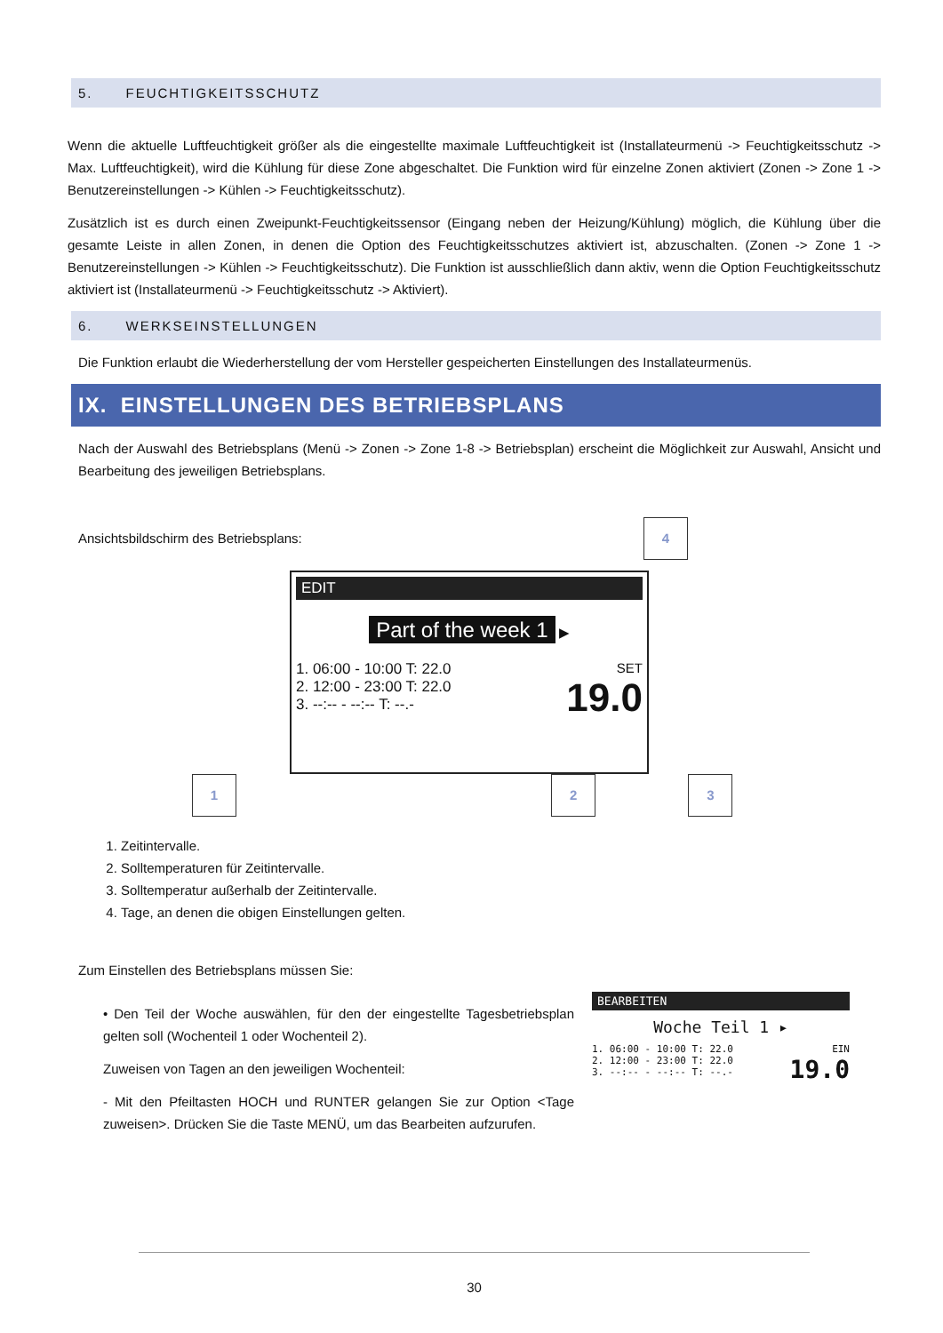5. FEUCHTIGKEITSSCHUTZ
Wenn die aktuelle Luftfeuchtigkeit größer als die eingestellte maximale Luftfeuchtigkeit ist (Installateurmenü -> Feuchtigkeitsschutz -> Max. Luftfeuchtigkeit), wird die Kühlung für diese Zone abgeschaltet. Die Funktion wird für einzelne Zonen aktiviert (Zonen -> Zone 1 -> Benutzereinstellungen -> Kühlen -> Feuchtigkeitsschutz).
Zusätzlich ist es durch einen Zweipunkt-Feuchtigkeitssensor (Eingang neben der Heizung/Kühlung) möglich, die Kühlung über die gesamte Leiste in allen Zonen, in denen die Option des Feuchtigkeitsschutzes aktiviert ist, abzuschalten. (Zonen -> Zone 1 -> Benutzereinstellungen -> Kühlen -> Feuchtigkeitsschutz). Die Funktion ist ausschließlich dann aktiv, wenn die Option Feuchtigkeitsschutz aktiviert ist (Installateurmenü -> Feuchtigkeitsschutz -> Aktiviert).
6. WERKSEINSTELLUNGEN
Die Funktion erlaubt die Wiederherstellung der vom Hersteller gespeicherten Einstellungen des Installateurmenüs.
IX. EINSTELLUNGEN DES BETRIEBSPLANS
Nach der Auswahl des Betriebsplans (Menü -> Zonen -> Zone 1-8 -> Betriebsplan) erscheint die Möglichkeit zur Auswahl, Ansicht und Bearbeitung des jeweiligen Betriebsplans.
Ansichtsbildschirm des Betriebsplans: 4
EDIT
Part of the week 1 ▶
1. 06:00 - 10:00 T: 22.0
2. 12:00 - 23:00 T: 22.0
3. --:-- - --:-- T: --.-
SET
19.0
1 2 3
1. Zeitintervalle.
2. Solltemperaturen für Zeitintervalle.
3. Solltemperatur außerhalb der Zeitintervalle.
4. Tage, an denen die obigen Einstellungen gelten.
Zum Einstellen des Betriebsplans müssen Sie:
• Den Teil der Woche auswählen, für den der eingestellte Tagesbetriebsplan gelten soll (Wochenteil 1 oder Wochenteil 2).
Zuweisen von Tagen an den jeweiligen Wochenteil:
- Mit den Pfeiltasten HOCH und RUNTER gelangen Sie zur Option <Tage zuweisen>. Drücken Sie die Taste MENÜ, um das Bearbeiten aufzurufen.
BEARBEITEN
Woche Teil 1 ▸
1. 06:00 - 10:00 T: 22.0
2. 12:00 - 23:00 T: 22.0
3. --:-- - --:-- T: --.-
EIN
19.0
30